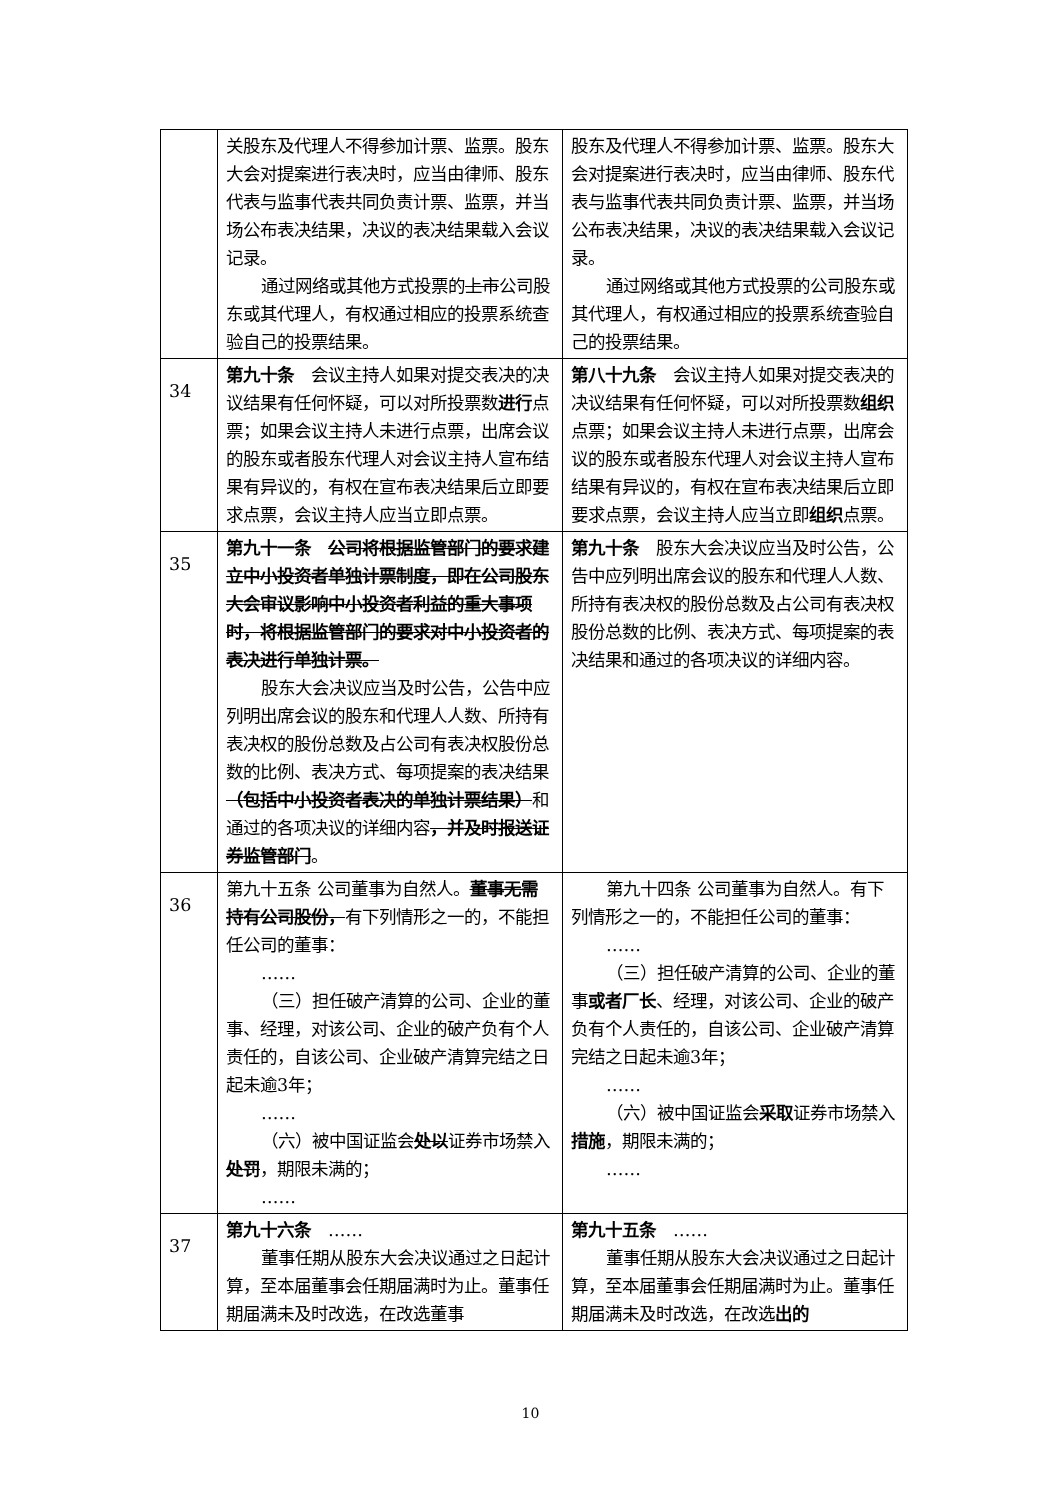| | 关股东及代理人不得参加计票、监票。股东大会对提案进行表决时，应当由律师、股东代表与监事代表共同负责计票、监票，并当场公布表决结果，决议的表决结果载入会议记录。 通过网络或其他方式投票的 上市 公司股东或其代理人，有权通过相应的投票系统查验自己的投票结果。 | 股东及代理人不得参加计票、监票。股东大会对提案进行表决时，应当由律师、股东代表与监事代表共同负责计票、监票，并当场公布表决结果，决议的表决结果载入会议记录。 通过网络或其他方式投票的公司股东或其代理人，有权通过相应的投票系统查验自己的投票结果。 |
| 34 | 第九十条 会议主持人如果对提交表决的决议结果有任何怀疑，可以对所投票数 进行 点票；如果会议主持人未进行点票，出席会议的股东或者股东代理人对会议主持人宣布结果有异议的，有权在宣布表决结果后立即要求点票，会议主持人应当立即点票。 | 第八十九条 会议主持人如果对提交表决的决议结果有任何怀疑，可以对所投票数 组织 点票；如果会议主持人未进行点票，出席会议的股东或者股东代理人对会议主持人宣布结果有异议的，有权在宣布表决结果后立即要求点票，会议主持人应当立即 组织 点票。 |
| 35 | 第九十一条 公司将根据监管部门的要求建立中小投资者单独计票制度，即在公司股东大会审议影响中小投资者利益的重大事项时，将根据监管部门的要求对中小投资者的表决进行单独计票。 股东大会决议应当及时公告，公告中应列明出席会议的股东和代理人人数、所持有表决权的股份总数及占公司有表决权股份总数的比例、表决方式、每项提案的表决结果 （包括中小投资者表决的单独计票结果） 和通过的各项决议的详细内容 ，并及时报送证券监管部门 。 | 第九十条 股东大会决议应当及时公告，公告中应列明出席会议的股东和代理人人数、所持有表决权的股份总数及占公司有表决权股份总数的比例、表决方式、每项提案的表决结果和通过的各项决议的详细内容。 |
| 36 | 第九十五条 公司董事为自然人。 董事无需持有公司股份， 有下列情形之一的，不能担任公司的董事： …… （三）担任破产清算的公司、企业的董事、经理，对该公司、企业的破产负有个人责任的，自该公司、企业破产清算完结之日起未逾3年； …… （六）被中国证监会 处以 证券市场禁入 处罚 ，期限未满的； …… | 第九十四条 公司董事为自然人。有下列情形之一的，不能担任公司的董事： …… （三）担任破产清算的公司、企业的董事 或者厂长 、经理，对该公司、企业的破产负有个人责任的，自该公司、企业破产清算完结之日起未逾3年； …… （六）被中国证监会 采取 证券市场禁入 措施 ，期限未满的； …… |
| 37 | 第九十六条 …… 董事任期从股东大会决议通过之日起计算，至本届董事会任期届满时为止。董事任期届满未及时改选，在改选董事 | 第九十五条 …… 董事任期从股东大会决议通过之日起计算，至本届董事会任期届满时为止。董事任期届满未及时改选，在改选 出的 |
10